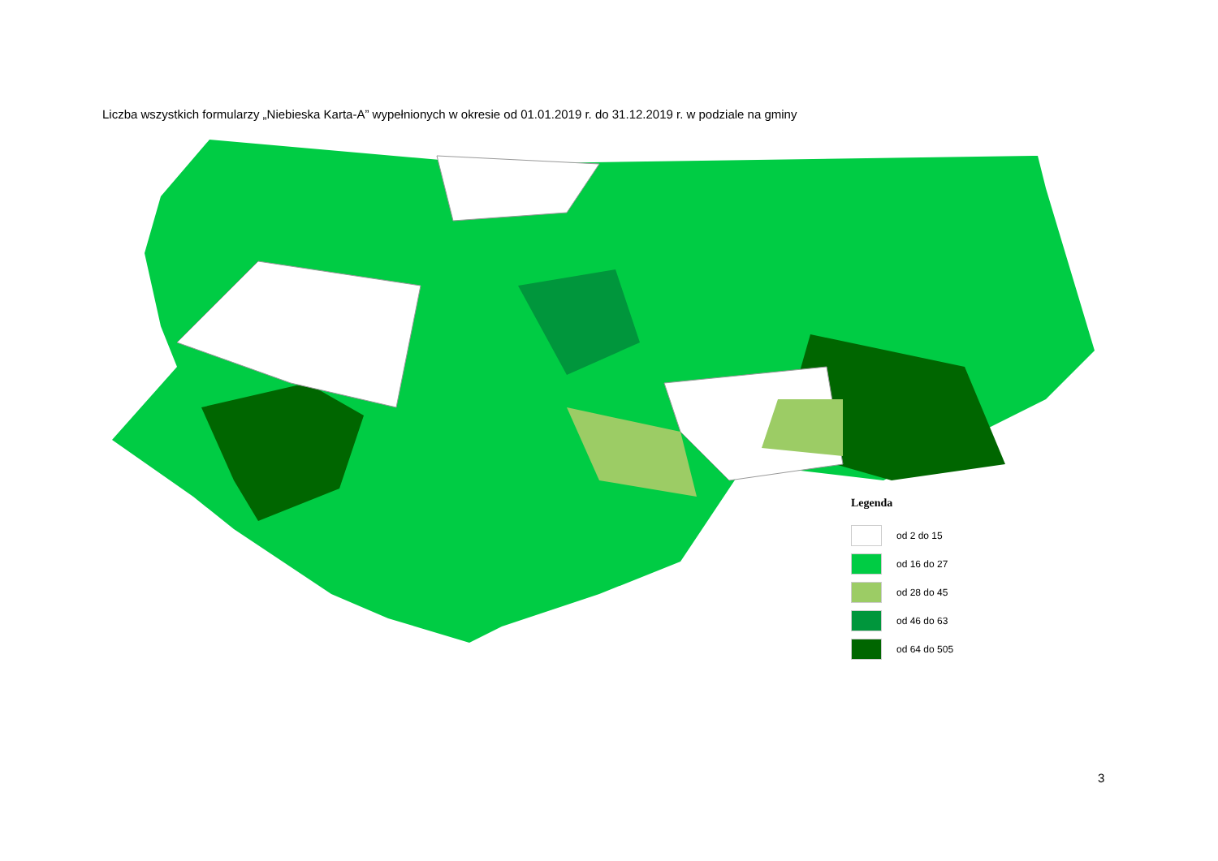Liczba wszystkich formularzy „Niebieska Karta-A” wypełnionych w okresie od 01.01.2019 r. do 31.12.2019 r. w podziale na gminy
Legenda
od 2 do 15
od 16 do 27
od 28 do 45
od 46 do 63
od 64 do 505
3